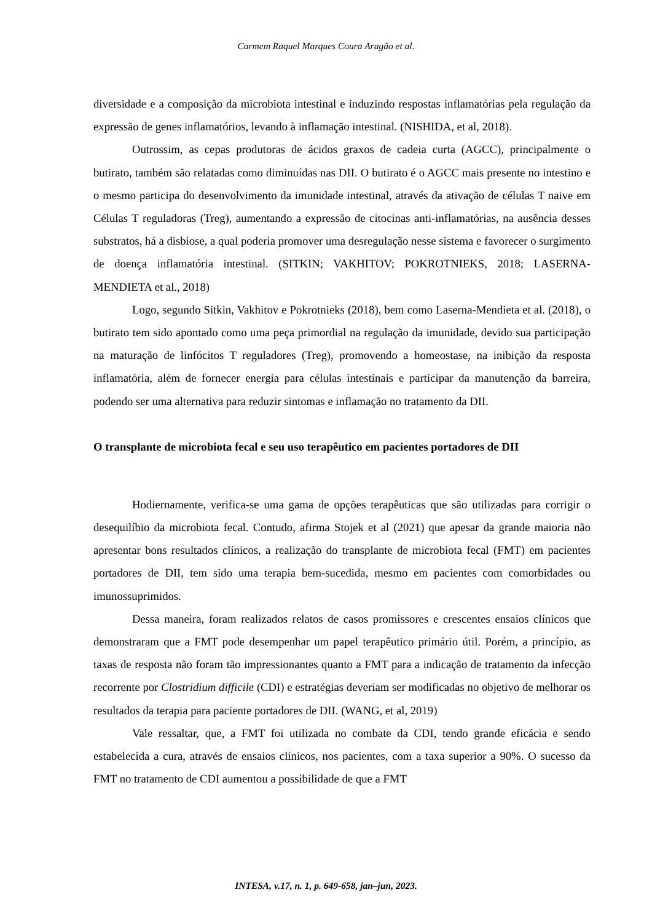Carmem Raquel Marques Coura Aragão et al.
diversidade e a composição da microbiota intestinal e induzindo respostas inflamatórias pela regulação da expressão de genes inflamatórios, levando à inflamação intestinal. (NISHIDA, et al, 2018).
Outrossim, as cepas produtoras de ácidos graxos de cadeia curta (AGCC), principalmente o butirato, também são relatadas como diminuídas nas DII. O butirato é o AGCC mais presente no intestino e o mesmo participa do desenvolvimento da imunidade intestinal, através da ativação de células T naive em Células T reguladoras (Treg), aumentando a expressão de citocinas anti-inflamatórias, na ausência desses substratos, há a disbiose, a qual poderia promover uma desregulação nesse sistema e favorecer o surgimento de doença inflamatória intestinal. (SITKIN; VAKHITOV; POKROTNIEKS, 2018; LASERNA-MENDIETA et al., 2018)
Logo, segundo Sitkin, Vakhitov e Pokrotnieks (2018), bem como Laserna-Mendieta et al. (2018), o butirato tem sido apontado como uma peça primordial na regulação da imunidade, devido sua participação na maturação de linfócitos T reguladores (Treg), promovendo a homeostase, na inibição da resposta inflamatória, além de fornecer energia para células intestinais e participar da manutenção da barreira, podendo ser uma alternativa para reduzir sintomas e inflamação no tratamento da DII.
O transplante de microbiota fecal e seu uso terapêutico em pacientes portadores de DII
Hodiernamente, verifica-se uma gama de opções terapêuticas que são utilizadas para corrigir o desequilíbio da microbiota fecal. Contudo, afirma Stojek et al (2021) que apesar da grande maioria não apresentar bons resultados clínicos, a realização do transplante de microbiota fecal (FMT) em pacientes portadores de DII, tem sido uma terapia bem-sucedida, mesmo em pacientes com comorbidades ou imunossuprimidos.
Dessa maneira, foram realizados relatos de casos promissores e crescentes ensaios clínicos que demonstraram que a FMT pode desempenhar um papel terapêutico primário útil. Porém, a princípio, as taxas de resposta não foram tão impressionantes quanto a FMT para a indicação de tratamento da infecção recorrente por Clostridium difficile (CDI) e estratégias deveriam ser modificadas no objetivo de melhorar os resultados da terapia para paciente portadores de DII. (WANG, et al, 2019)
Vale ressaltar, que, a FMT foi utilizada no combate da CDI, tendo grande eficácia e sendo estabelecida a cura, através de ensaios clínicos, nos pacientes, com a taxa superior a 90%. O sucesso da FMT no tratamento de CDI aumentou a possibilidade de que a FMT
INTESA, v.17, n. 1, p. 649-658, jan–jun, 2023.